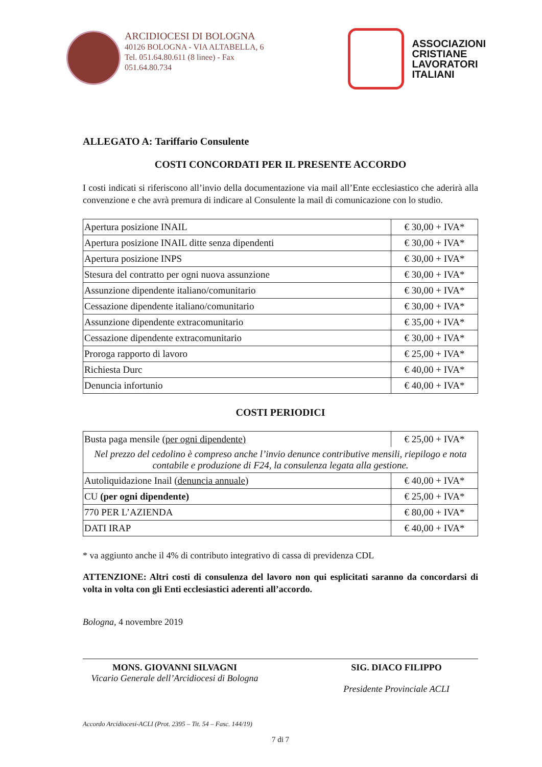ARCIDIOCESI DI BOLOGNA
40126 BOLOGNA - VIA ALTABELLA, 6
Tel. 051.64.80.611 (8 linee) - Fax
051.64.80.734
ASSOCIAZIONI
CRISTIANE
LAVORATORI
ITALIANI
ALLEGATO A: Tariffario Consulente
COSTI CONCORDATI PER IL PRESENTE ACCORDO
I costi indicati si riferiscono all’invio della documentazione via mail all’Ente ecclesiastico che aderirà alla convenzione e che avrà premura di indicare al Consulente la mail di comunicazione con lo studio.
| Apertura posizione INAIL | € 30,00 + IVA* |
| Apertura posizione INAIL ditte senza dipendenti | € 30,00 + IVA* |
| Apertura posizione INPS | € 30,00 + IVA* |
| Stesura del contratto per ogni nuova assunzione | € 30,00 + IVA* |
| Assunzione dipendente italiano/comunitario | € 30,00 + IVA* |
| Cessazione dipendente italiano/comunitario | € 30,00 + IVA* |
| Assunzione dipendente extracomunitario | € 35,00 + IVA* |
| Cessazione dipendente extracomunitario | € 30,00 + IVA* |
| Proroga rapporto di lavoro | € 25,00 + IVA* |
| Richiesta Durc | € 40,00 + IVA* |
| Denuncia infortunio | € 40,00 + IVA* |
COSTI PERIODICI
| Busta paga mensile (per ogni dipendente) | € 25,00 + IVA* |
| Nel prezzo del cedolino è compreso anche l’invio denunce contributive mensili, riepilogo e nota contabile e produzione di F24, la consulenza legata alla gestione. | |
| Autoliquidazione Inail ( denuncia annuale ) | € 40,00 + IVA* |
| CU (per ogni dipendente) | € 25,00 + IVA* |
| 770 PER L’AZIENDA | € 80,00 + IVA* |
| DATI IRAP | € 40,00 + IVA* |
* va aggiunto anche il 4% di contributo integrativo di cassa di previdenza CDL
ATTENZIONE: Altri costi di consulenza del lavoro non qui esplicitati saranno da concordarsi di volta in volta con gli Enti ecclesiastici aderenti all’accordo.
Bologna, 4 novembre 2019
MONS. GIOVANNI SILVAGNI
Vicario Generale dell’Arcidiocesi di Bologna
SIG. DIACO FILIPPO
Presidente Provinciale ACLI
Accordo Arcidiocesi-ACLI (Prot. 2395 – Tit. 54 – Fasc. 144/19)
7 di 7